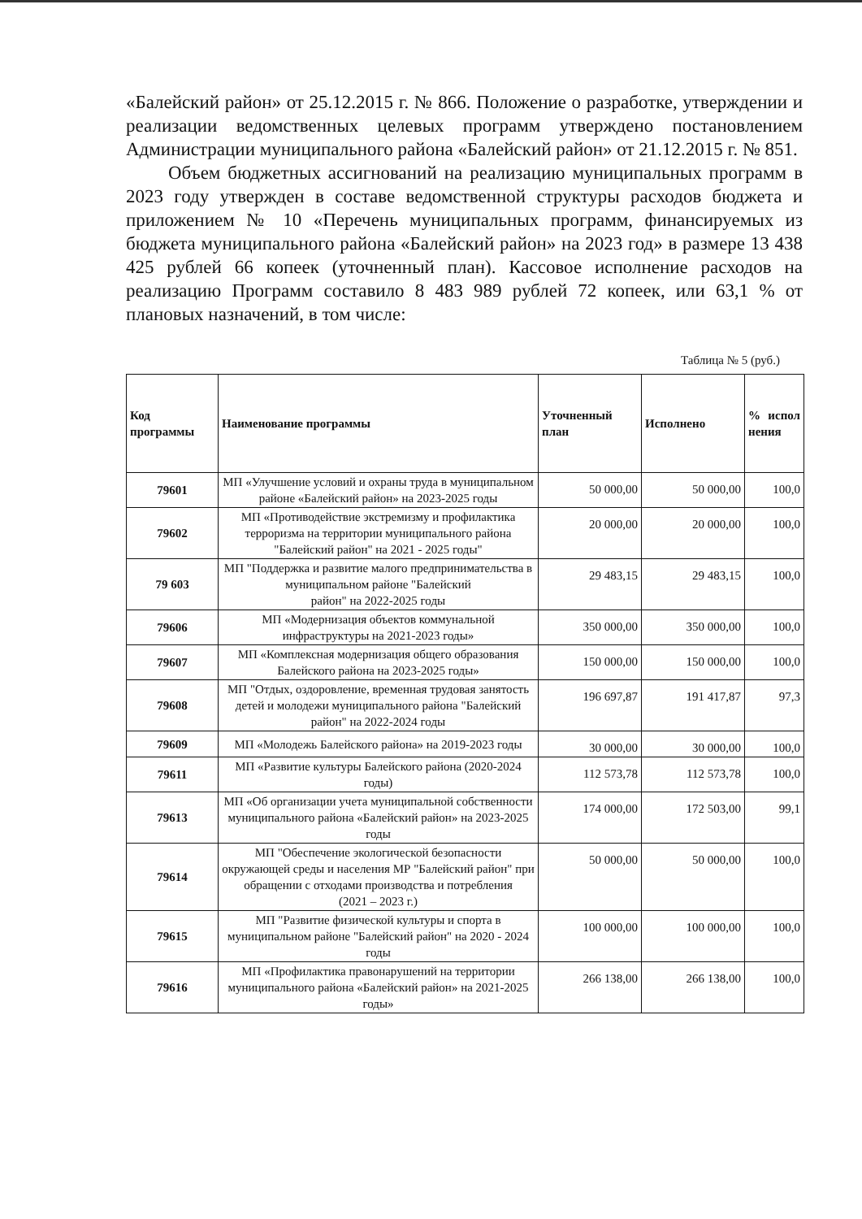«Балейский район» от 25.12.2015 г. № 866. Положение о разработке, утверждении и реализации ведомственных целевых программ утверждено постановлением Администрации муниципального района «Балейский район» от 21.12.2015 г. № 851.
Объем бюджетных ассигнований на реализацию муниципальных программ в 2023 году утвержден в составе ведомственной структуры расходов бюджета и приложением № 10 «Перечень муниципальных программ, финансируемых из бюджета муниципального района «Балейский район» на 2023 год» в размере 13 438 425 рублей 66 копеек (уточненный план). Кассовое исполнение расходов на реализацию Программ составило 8 483 989 рублей 72 копеек, или 63,1 % от плановых назначений, в том числе:
Таблица № 5 (руб.)
| Код программы | Наименование программы | Уточненный план | Исполнено | % испол нения |
| --- | --- | --- | --- | --- |
| 79601 | МП «Улучшение условий и охраны труда в муниципальном районе «Балейский район» на 2023-2025 годы | 50 000,00 | 50 000,00 | 100,0 |
| 79602 | МП «Противодействие экстремизму и профилактика терроризма на территории муниципального района "Балейский район" на 2021 - 2025 годы" | 20 000,00 | 20 000,00 | 100,0 |
| 79 603 | МП "Поддержка и развитие малого предпринимательства в муниципальном районе "Балейский район" на 2022-2025 годы | 29 483,15 | 29 483,15 | 100,0 |
| 79606 | МП «Модернизация объектов коммунальной инфраструктуры на 2021-2023 годы» | 350 000,00 | 350 000,00 | 100,0 |
| 79607 | МП «Комплексная модернизация общего образования Балейского района на 2023-2025 годы» | 150 000,00 | 150 000,00 | 100,0 |
| 79608 | МП "Отдых, оздоровление, временная трудовая занятость детей и молодежи муниципального района "Балейский район" на 2022-2024 годы | 196 697,87 | 191 417,87 | 97,3 |
| 79609 | МП «Молодежь Балейского района» на 2019-2023 годы | 30 000,00 | 30 000,00 | 100,0 |
| 79611 | МП «Развитие культуры Балейского района (2020-2024 годы) | 112 573,78 | 112 573,78 | 100,0 |
| 79613 | МП «Об организации учета муниципальной собственности муниципального района «Балейский район» на 2023-2025 годы | 174 000,00 | 172 503,00 | 99,1 |
| 79614 | МП "Обеспечение экологической безопасности окружающей среды и населения МР "Балейский район" при обращении с отходами производства и потребления (2021 – 2023 г.) | 50 000,00 | 50 000,00 | 100,0 |
| 79615 | МП "Развитие физической культуры и спорта в муниципальном районе "Балейский район" на 2020 - 2024 годы | 100 000,00 | 100 000,00 | 100,0 |
| 79616 | МП «Профилактика правонарушений на территории муниципального района «Балейский район» на 2021-2025 годы» | 266 138,00 | 266 138,00 | 100,0 |